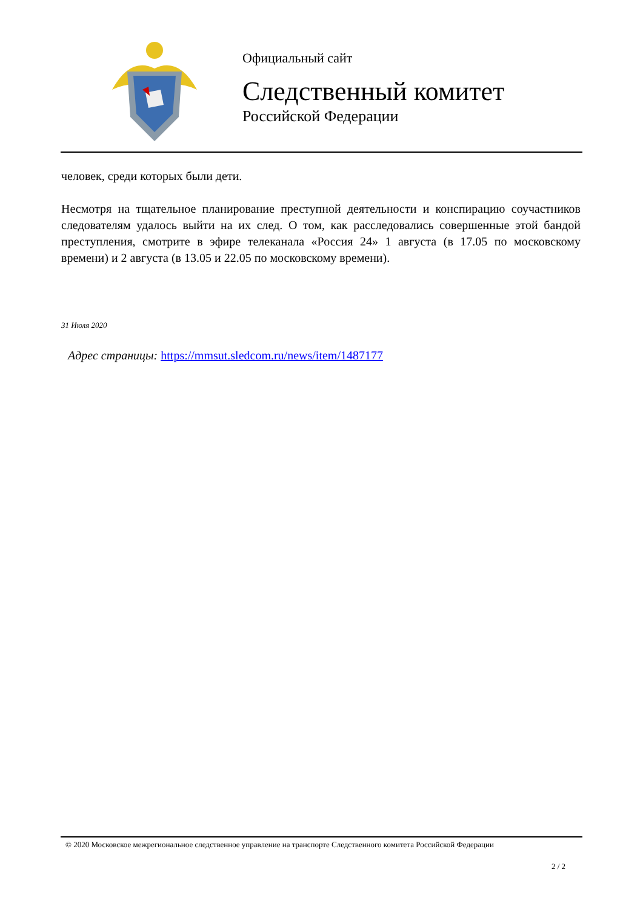Официальный сайт
Следственный комитет
Российской Федерации
человек, среди которых были дети.
Несмотря на тщательное планирование преступной деятельности и конспирацию соучастников следователям удалось выйти на их след. О том, как расследовались совершенные этой бандой преступления, смотрите в эфире телеканала «Россия 24» 1 августа (в 17.05 по московскому времени) и 2 августа (в 13.05 и 22.05 по московскому времени).
31 Июля 2020
Адрес страницы: https://mmsut.sledcom.ru/news/item/1487177
© 2020 Московское межрегиональное следственное управление на транспорте Следственного комитета Российской Федерации
2 / 2